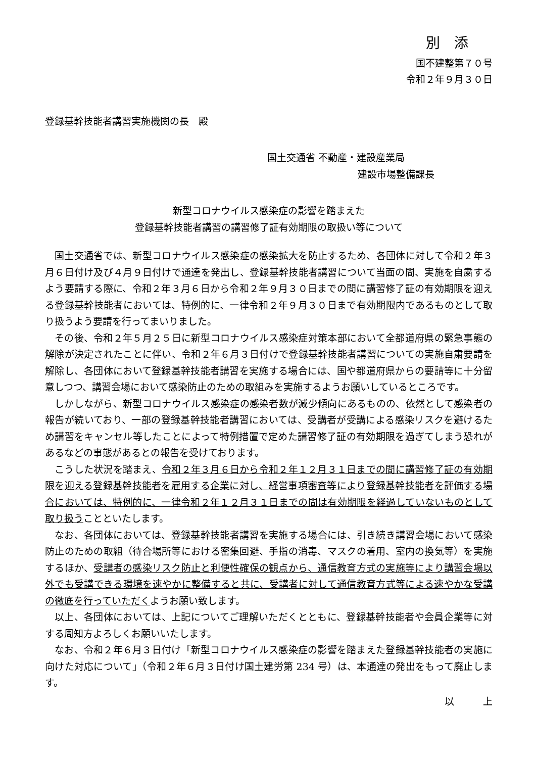別　添
国不建整第７０号
令和２年９月３０日
登録基幹技能者講習実施機関の長　殿
国土交通省 不動産・建設産業局
建設市場整備課長
新型コロナウイルス感染症の影響を踏まえた
登録基幹技能者講習の講習修了証有効期限の取扱い等について
国土交通省では、新型コロナウイルス感染症の感染拡大を防止するため、各団体に対して令和２年３月６日付け及び４月９日付けで通達を発出し、登録基幹技能者講習について当面の間、実施を自粛するよう要請する際に、令和２年３月６日から令和２年９月３０日までの間に講習修了証の有効期限を迎える登録基幹技能者においては、特例的に、一律令和２年９月３０日まで有効期限内であるものとして取り扱うよう要請を行ってまいりました。
その後、令和２年５月２５日に新型コロナウイルス感染症対策本部において全都道府県の緊急事態の解除が決定されたことに伴い、令和２年６月３日付けで登録基幹技能者講習についての実施自粛要請を解除し、各団体において登録基幹技能者講習を実施する場合には、国や都道府県からの要請等に十分留意しつつ、講習会場において感染防止のための取組みを実施するようお願いしているところです。
しかしながら、新型コロナウイルス感染症の感染者数が減少傾向にあるものの、依然として感染者の報告が続いており、一部の登録基幹技能者講習においては、受講者が受講による感染リスクを避けるため講習をキャンセル等したことによって特例措置で定めた講習修了証の有効期限を過ぎてしまう恐れがあるなどの事態があるとの報告を受けております。
こうした状況を踏まえ、令和２年３月６日から令和２年１２月３１日までの間に講習修了証の有効期限を迎える登録基幹技能者を雇用する企業に対し、経営事項審査等により登録基幹技能者を評価する場合においては、特例的に、一律令和２年１２月３１日までの間は有効期限を経過していないものとして取り扱うことといたします。
なお、各団体においては、登録基幹技能者講習を実施する場合には、引き続き講習会場において感染防止のための取組（待合場所等における密集回避、手指の消毒、マスクの着用、室内の換気等）を実施するほか、受講者の感染リスク防止と利便性確保の観点から、通信教育方式の実施等により講習会場以外でも受講できる環境を速やかに整備すると共に、受講者に対して通信教育方式等による速やかな受講の徹底を行っていただくようお願い致します。
以上、各団体においては、上記についてご理解いただくとともに、登録基幹技能者や会員企業等に対する周知方よろしくお願いいたします。
なお、令和２年６月３日付け「新型コロナウイルス感染症の影響を踏まえた登録基幹技能者の実施に向けた対応について」（令和２年６月３日付け国土建労第 234 号）は、本通達の発出をもって廃止します。
以　　　上